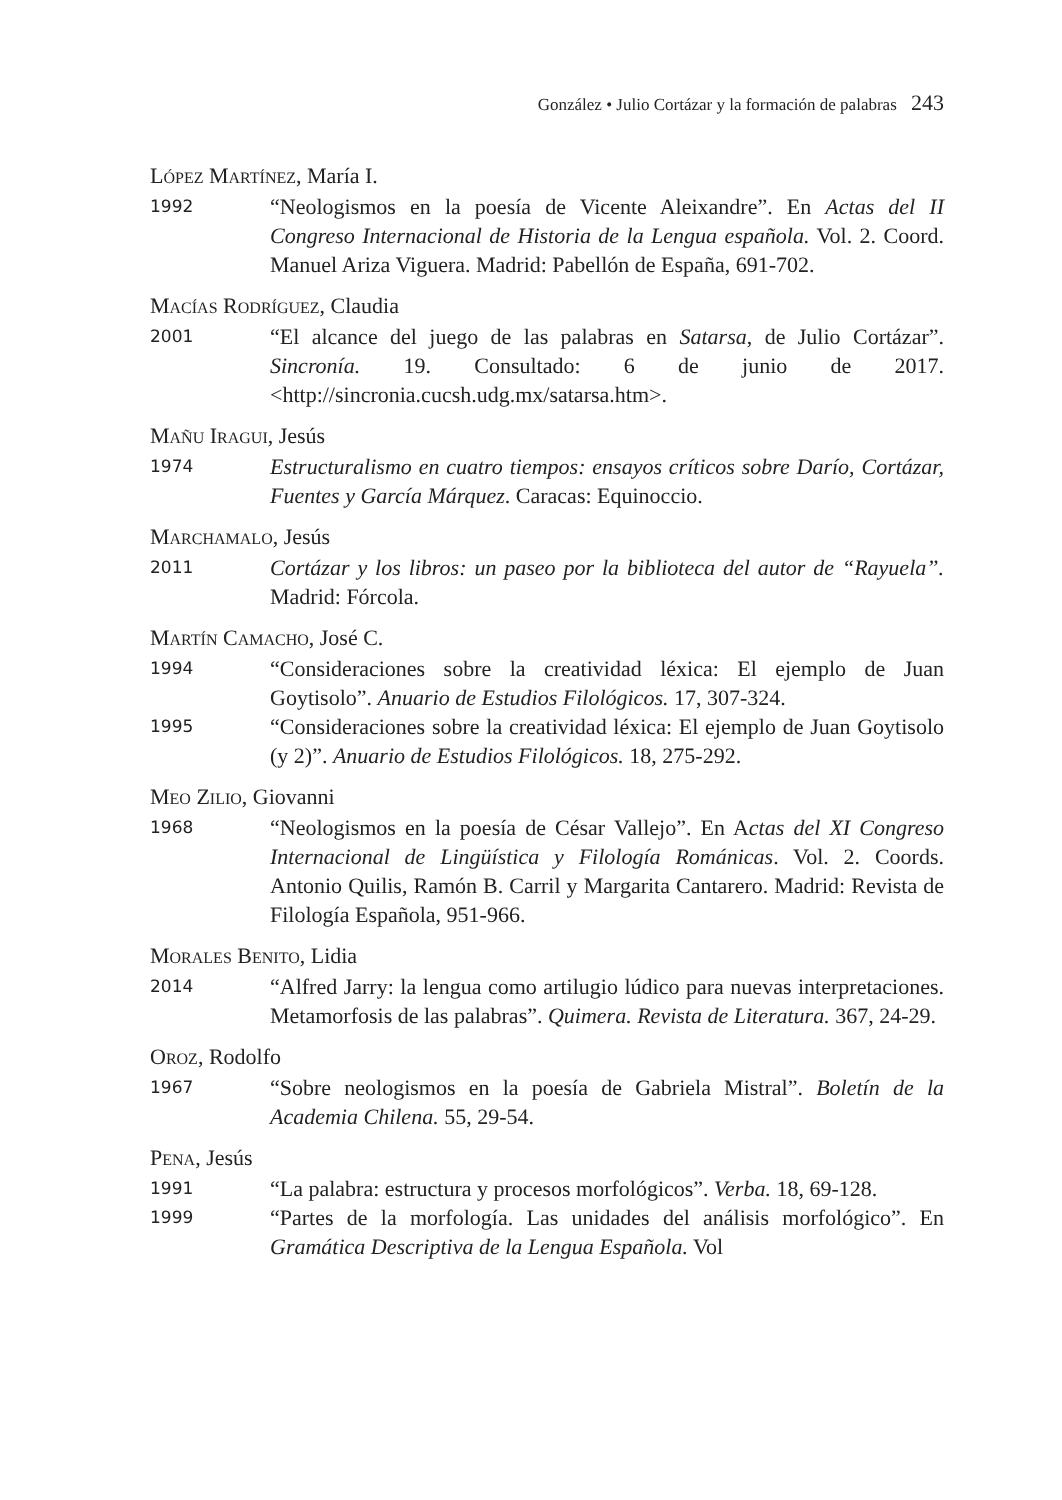González • Julio Cortázar y la formación de palabras 243
LÓPEZ MARTÍNEZ, María I.
1992
“Neologismos en la poesía de Vicente Aleixandre”. En Actas del II Congreso Internacional de Historia de la Lengua española. Vol. 2. Coord. Manuel Ariza Viguera. Madrid: Pabellón de España, 691-702.
MACÍAS RODRÍGUEZ, Claudia
2001
“El alcance del juego de las palabras en Satarsa, de Julio Cortázar”. Sincronía. 19. Consultado: 6 de junio de 2017. <http://sincronia.cucsh.udg.mx/satarsa.htm>.
MAÑU IRAGUI, Jesús
1974
Estructuralismo en cuatro tiempos: ensayos críticos sobre Darío, Cortázar, Fuentes y García Márquez. Caracas: Equinoccio.
MARCHAMALO, Jesús
2011
Cortázar y los libros: un paseo por la biblioteca del autor de “Rayuela”. Madrid: Fórcola.
MARTÍN CAMACHO, José C.
1994
“Consideraciones sobre la creatividad léxica: El ejemplo de Juan Goytisolo”. Anuario de Estudios Filológicos. 17, 307-324.
1995
“Consideraciones sobre la creatividad léxica: El ejemplo de Juan Goytisolo (y 2)”. Anuario de Estudios Filológicos. 18, 275-292.
MEO ZILIO, Giovanni
1968
“Neologismos en la poesía de César Vallejo”. En Actas del XI Congreso Internacional de Lingüística y Filología Románicas. Vol. 2. Coords. Antonio Quilis, Ramón B. Carril y Margarita Cantarero. Madrid: Revista de Filología Española, 951-966.
MORALES BENITO, Lidia
2014
“Alfred Jarry: la lengua como artilugio lúdico para nuevas interpretaciones. Metamorfosis de las palabras”. Quimera. Revista de Literatura. 367, 24-29.
OROZ, Rodolfo
1967
“Sobre neologismos en la poesía de Gabriela Mistral”. Boletín de la Academia Chilena. 55, 29-54.
PENA, Jesús
1991
“La palabra: estructura y procesos morfológicos”. Verba. 18, 69-128.
1999
“Partes de la morfología. Las unidades del análisis morfológico”. En Gramática Descriptiva de la Lengua Española. Vol